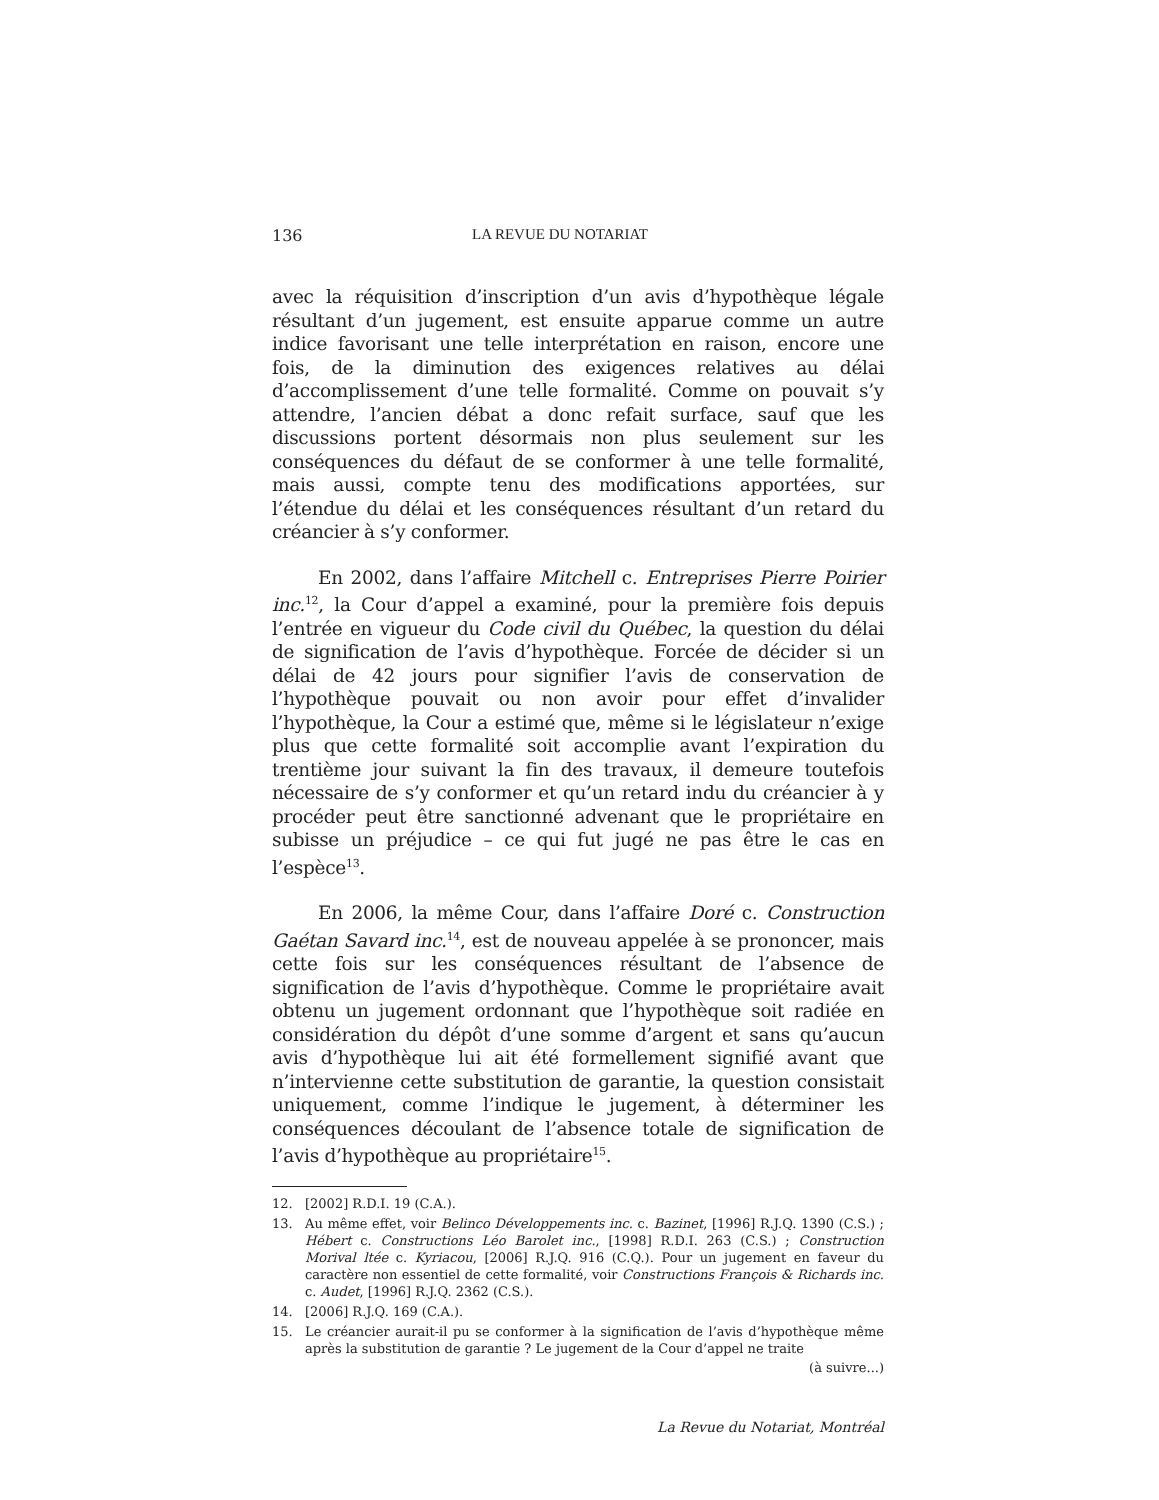136 LA REVUE DU NOTARIAT
avec la réquisition d’inscription d’un avis d’hypothèque légale résultant d’un jugement, est ensuite apparue comme un autre indice favorisant une telle interprétation en raison, encore une fois, de la diminution des exigences relatives au délai d’accomplissement d’une telle formalité. Comme on pouvait s’y attendre, l’ancien débat a donc refait surface, sauf que les discussions portent désormais non plus seulement sur les conséquences du défaut de se conformer à une telle formalité, mais aussi, compte tenu des modifications apportées, sur l’étendue du délai et les conséquences résultant d’un retard du créancier à s’y conformer.
En 2002, dans l’affaire Mitchell c. Entreprises Pierre Poirier inc.<sup>12</sup>, la Cour d’appel a examiné, pour la première fois depuis l’entrée en vigueur du Code civil du Québec, la question du délai de signification de l’avis d’hypothèque. Forcée de décider si un délai de 42 jours pour signifier l’avis de conservation de l’hypothèque pouvait ou non avoir pour effet d’invalider l’hypothèque, la Cour a estimé que, même si le législateur n’exige plus que cette formalité soit accomplie avant l’expiration du trentième jour suivant la fin des travaux, il demeure toutefois nécessaire de s’y conformer et qu’un retard indu du créancier à y procéder peut être sanctionné advenant que le propriétaire en subisse un préjudice – ce qui fut jugé ne pas être le cas en l’espèce<sup>13</sup>.
En 2006, la même Cour, dans l’affaire Doré c. Construction Gaétan Savard inc.<sup>14</sup>, est de nouveau appelée à se prononcer, mais cette fois sur les conséquences résultant de l’absence de signification de l’avis d’hypothèque. Comme le propriétaire avait obtenu un jugement ordonnant que l’hypothèque soit radiée en considération du dépôt d’une somme d’argent et sans qu’aucun avis d’hypothèque lui ait été formellement signifié avant que n’intervienne cette substitution de garantie, la question consistait uniquement, comme l’indique le jugement, à déterminer les conséquences découlant de l’absence totale de signification de l’avis d’hypothèque au propriétaire<sup>15</sup>.
12. [2002] R.D.I. 19 (C.A.).
13. Au même effet, voir Belinco Développements inc. c. Bazinet, [1996] R.J.Q. 1390 (C.S.) ; Hébert c. Constructions Léo Barolet inc., [1998] R.D.I. 263 (C.S.) ; Construction Morival ltée c. Kyriacou, [2006] R.J.Q. 916 (C.Q.). Pour un jugement en faveur du caractère non essentiel de cette formalité, voir Constructions François & Richards inc. c. Audet, [1996] R.J.Q. 2362 (C.S.).
14. [2006] R.J.Q. 169 (C.A.).
15. Le créancier aurait-il pu se conformer à la signification de l’avis d’hypothèque même après la substitution de garantie ? Le jugement de la Cour d’appel ne traite
(à suivre...)
La Revue du Notariat, Montréal